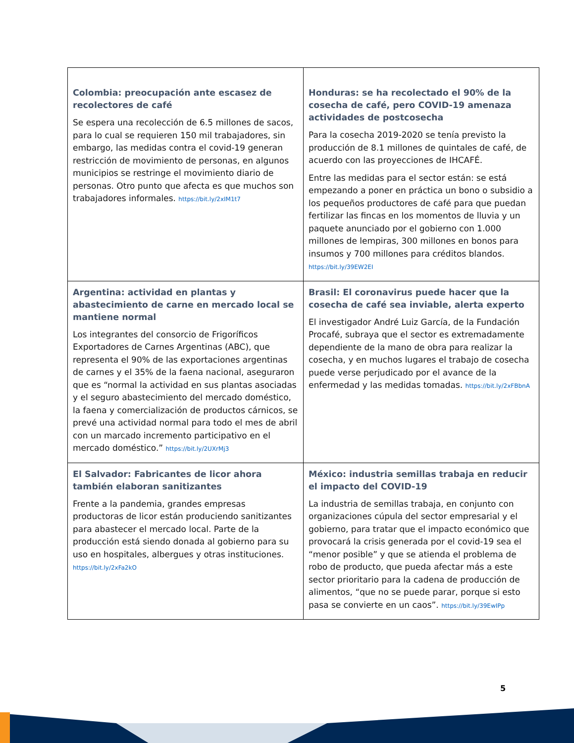| Colombia: preocupación ante escasez de recolectores de café Se espera una recolección de 6.5 millones de sacos, para lo cual se requieren 150 mil trabajadores, sin embargo, las medidas contra el covid-19 generan restricción de movimiento de personas, en algunos municipios se restringe el movimiento diario de personas. Otro punto que afecta es que muchos son trabajadores informales. https://bit.ly/2xIM1t7 | Honduras: se ha recolectado el 90% de la cosecha de café, pero COVID-19 amenaza actividades de postcosecha Para la cosecha 2019-2020 se tenía previsto la producción de 8.1 millones de quintales de café, de acuerdo con las proyecciones de IHCAFÉ. Entre las medidas para el sector están: se está empezando a poner en práctica un bono o subsidio a los pequeños productores de café para que puedan fertilizar las fincas en los momentos de lluvia y un paquete anunciado por el gobierno con 1.000 millones de lempiras, 300 millones en bonos para insumos y 700 millones para créditos blandos. https://bit.ly/39EW2EI |
| Argentina: actividad en plantas y abastecimiento de carne en mercado local se mantiene normal Los integrantes del consorcio de Frigoríficos Exportadores de Carnes Argentinas (ABC), que representa el 90% de las exportaciones argentinas de carnes y el 35% de la faena nacional, aseguraron que es “normal la actividad en sus plantas asociadas y el seguro abastecimiento del mercado doméstico, la faena y comercialización de productos cárnicos, se prevé una actividad normal para todo el mes de abril con un marcado incremento participativo en el mercado doméstico.” https://bit.ly/2UXrMj3 | Brasil: El coronavirus puede hacer que la cosecha de café sea inviable, alerta experto El investigador André Luiz García, de la Fundación Procafé, subraya que el sector es extremadamente dependiente de la mano de obra para realizar la cosecha, y en muchos lugares el trabajo de cosecha puede verse perjudicado por el avance de la enfermedad y las medidas tomadas. https://bit.ly/2xFBbnA |
| El Salvador: Fabricantes de licor ahora también elaboran sanitizantes Frente a la pandemia, grandes empresas productoras de licor están produciendo sanitizantes para abastecer el mercado local. Parte de la producción está siendo donada al gobierno para su uso en hospitales, albergues y otras instituciones. https://bit.ly/2xFa2kO | México: industria semillas trabaja en reducir el impacto del COVID-19 La industria de semillas trabaja, en conjunto con organizaciones cúpula del sector empresarial y el gobierno, para tratar que el impacto económico que provocará la crisis generada por el covid-19 sea el “menor posible” y que se atienda el problema de robo de producto, que pueda afectar más a este sector prioritario para la cadena de producción de alimentos, “que no se puede parar, porque si esto pasa se convierte en un caos”. https://bit.ly/39EwIPp |
5